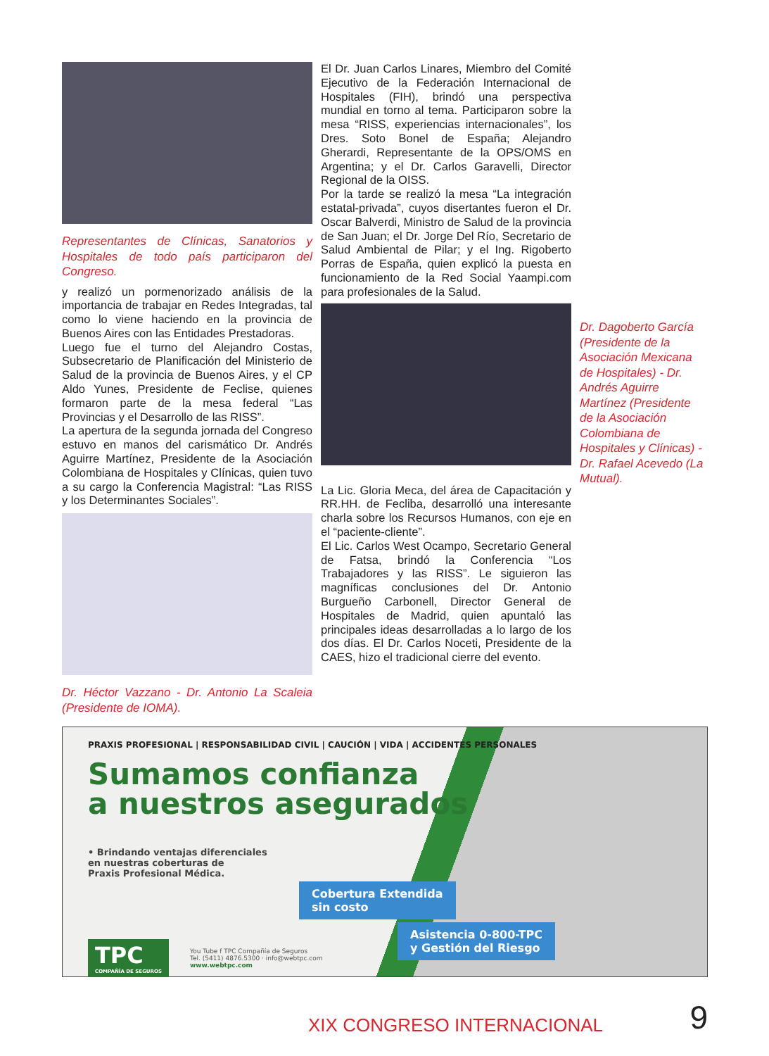Representantes de Clínicas, Sanatorios y Hospitales de todo país participaron del Congreso.
y realizó un pormenorizado análisis de la importancia de trabajar en Redes Integradas, tal como lo viene haciendo en la provincia de Buenos Aires con las Entidades Prestadoras.
Luego fue el turno del Alejandro Costas, Subsecretario de Planificación del Ministerio de Salud de la provincia de Buenos Aires, y el CP Aldo Yunes, Presidente de Feclise, quienes formaron parte de la mesa federal “Las Provincias y el Desarrollo de las RISS”.
La apertura de la segunda jornada del Congreso estuvo en manos del carismático Dr. Andrés Aguirre Martínez, Presidente de la Asociación Colombiana de Hospitales y Clínicas, quien tuvo a su cargo la Conferencia Magistral: “Las RISS y los Determinantes Sociales”.
Dr. Héctor Vazzano - Dr. Antonio La Scaleia (Presidente de IOMA).
El Dr. Juan Carlos Linares, Miembro del Comité Ejecutivo de la Federación Internacional de Hospitales (FIH), brindó una perspectiva mundial en torno al tema. Participaron sobre la mesa “RISS, experiencias internacionales”, los Dres. Soto Bonel de España; Alejandro Gherardi, Representante de la OPS/OMS en Argentina; y el Dr. Carlos Garavelli, Director Regional de la OISS.
Por la tarde se realizó la mesa “La integración estatal-privada”, cuyos disertantes fueron el Dr. Oscar Balverdi, Ministro de Salud de la provincia de San Juan; el Dr. Jorge Del Río, Secretario de Salud Ambiental de Pilar; y el Ing. Rigoberto Porras de España, quien explicó la puesta en funcionamiento de la Red Social Yaampi.com para profesionales de la Salud.
La Lic. Gloria Meca, del área de Capacitación y RR.HH. de Fecliba, desarrolló una interesante charla sobre los Recursos Humanos, con eje en el “paciente-cliente”.
El Lic. Carlos West Ocampo, Secretario General de Fatsa, brindó la Conferencia “Los Trabajadores y las RISS”. Le siguieron las magníficas conclusiones del Dr. Antonio Burgueño Carbonell, Director General de Hospitales de Madrid, quien apuntaló las principales ideas desarrolladas a lo largo de los dos días. El Dr. Carlos Noceti, Presidente de la CAES, hizo el tradicional cierre del evento.
Dr. Dagoberto García (Presidente de la Asociación Mexicana de Hospitales) - Dr. Andrés Aguirre Martínez (Presidente de la Asociación Colombiana de Hospitales y Clínicas) - Dr. Rafael Acevedo (La Mutual).
PRAXIS PROFESIONAL | RESPONSABILIDAD CIVIL | CAUCIÓN | VIDA | ACCIDENTES PERSONALES
Sumamos confianza
a nuestros asegurados
• Brindando ventajas diferenciales
en nuestras coberturas de
Praxis Profesional Médica.
Cobertura Extendida
sin costo
Asistencia 0-800-TPC
y Gestión del Riesgo
TPC
COMPAÑÍA DE SEGUROS
You Tube f TPC Compañía de Seguros
Tel. (5411) 4876.5300 · info@webtpc.com
www.webtpc.com
XIX CONGRESO INTERNACIONAL 9